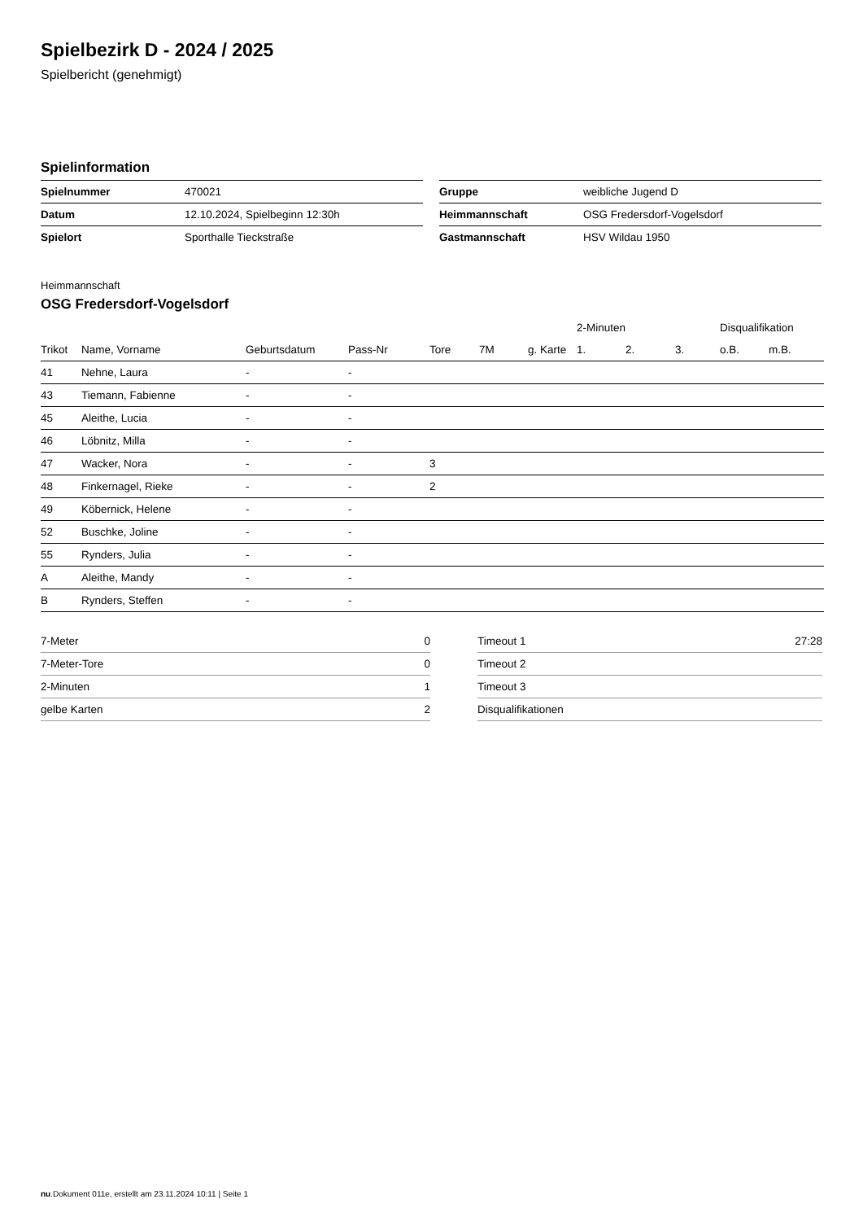Spielbezirk D - 2024 / 2025
Spielbericht (genehmigt)
Spielinformation
| Spielnummer | 470021 |
| Datum | 12.10.2024, Spielbeginn 12:30h |
| Spielort | Sporthalle Tieckstraße |
| Gruppe | weibliche Jugend D |
| Heimmannschaft | OSG Fredersdorf-Vogelsdorf |
| Gastmannschaft | HSV Wildau 1950 |
Heimmannschaft
OSG Fredersdorf-Vogelsdorf
| | | | | | | | 2-Minuten | | | Disqualifikation | |
| --- | --- | --- | --- | --- | --- | --- | --- | --- | --- | --- | --- |
| Trikot | Name, Vorname | Geburtsdatum | Pass-Nr | Tore | 7M | g. Karte | 1. | 2. | 3. | o.B. | m.B. |
| 41 | Nehne, Laura | - | - | | | | | | | | |
| 43 | Tiemann, Fabienne | - | - | | | | | | | | |
| 45 | Aleithe, Lucia | - | - | | | | | | | | |
| 46 | Löbnitz, Milla | - | - | | | | | | | | |
| 47 | Wacker, Nora | - | - | 3 | | | | | | | |
| 48 | Finkernagel, Rieke | - | - | 2 | | | | | | | |
| 49 | Köbernick, Helene | - | - | | | | | | | | |
| 52 | Buschke, Joline | - | - | | | | | | | | |
| 55 | Rynders, Julia | - | - | | | | | | | | |
| A | Aleithe, Mandy | - | - | | | | | | | | |
| B | Rynders, Steffen | - | - | | | | | | | | |
| 7-Meter | 0 |
| 7-Meter-Tore | 0 |
| 2-Minuten | 1 |
| gelbe Karten | 2 |
| Timeout 1 | 27:28 |
| Timeout 2 | |
| Timeout 3 | |
| Disqualifikationen | |
nu.Dokument 011e, erstellt am 23.11.2024 10:11 | Seite 1